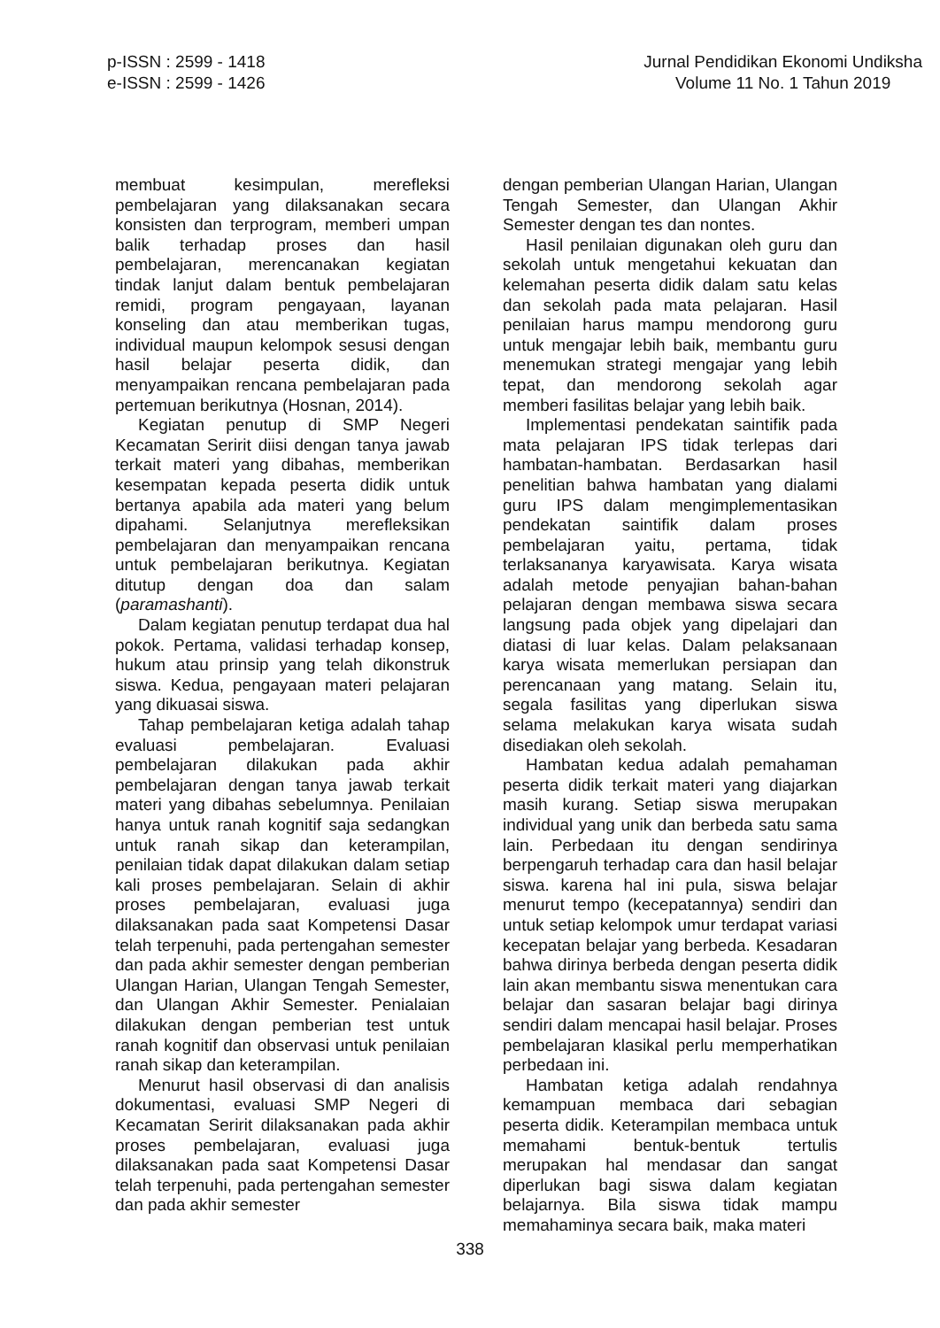p-ISSN : 2599 - 1418
e-ISSN : 2599 - 1426
Jurnal Pendidikan Ekonomi Undiksha
Volume 11 No. 1 Tahun 2019
membuat kesimpulan, merefleksi pembelajaran yang dilaksanakan secara konsisten dan terprogram, memberi umpan balik terhadap proses dan hasil pembelajaran, merencanakan kegiatan tindak lanjut dalam bentuk pembelajaran remidi, program pengayaan, layanan konseling dan atau memberikan tugas, individual maupun kelompok sesusi dengan hasil belajar peserta didik, dan menyampaikan rencana pembelajaran pada pertemuan berikutnya (Hosnan, 2014).
Kegiatan penutup di SMP Negeri Kecamatan Seririt diisi dengan tanya jawab terkait materi yang dibahas, memberikan kesempatan kepada peserta didik untuk bertanya apabila ada materi yang belum dipahami. Selanjutnya merefleksikan pembelajaran dan menyampaikan rencana untuk pembelajaran berikutnya. Kegiatan ditutup dengan doa dan salam (paramashanti).
Dalam kegiatan penutup terdapat dua hal pokok. Pertama, validasi terhadap konsep, hukum atau prinsip yang telah dikonstruk siswa. Kedua, pengayaan materi pelajaran yang dikuasai siswa.
Tahap pembelajaran ketiga adalah tahap evaluasi pembelajaran. Evaluasi pembelajaran dilakukan pada akhir pembelajaran dengan tanya jawab terkait materi yang dibahas sebelumnya. Penilaian hanya untuk ranah kognitif saja sedangkan untuk ranah sikap dan keterampilan, penilaian tidak dapat dilakukan dalam setiap kali proses pembelajaran. Selain di akhir proses pembelajaran, evaluasi juga dilaksanakan pada saat Kompetensi Dasar telah terpenuhi, pada pertengahan semester dan pada akhir semester dengan pemberian Ulangan Harian, Ulangan Tengah Semester, dan Ulangan Akhir Semester. Penialaian dilakukan dengan pemberian test untuk ranah kognitif dan observasi untuk penilaian ranah sikap dan keterampilan.
Menurut hasil observasi di dan analisis dokumentasi, evaluasi SMP Negeri di Kecamatan Seririt dilaksanakan pada akhir proses pembelajaran, evaluasi juga dilaksanakan pada saat Kompetensi Dasar telah terpenuhi, pada pertengahan semester dan pada akhir semester
dengan pemberian Ulangan Harian, Ulangan Tengah Semester, dan Ulangan Akhir Semester dengan tes dan nontes.
Hasil penilaian digunakan oleh guru dan sekolah untuk mengetahui kekuatan dan kelemahan peserta didik dalam satu kelas dan sekolah pada mata pelajaran. Hasil penilaian harus mampu mendorong guru untuk mengajar lebih baik, membantu guru menemukan strategi mengajar yang lebih tepat, dan mendorong sekolah agar memberi fasilitas belajar yang lebih baik.
Implementasi pendekatan saintifik pada mata pelajaran IPS tidak terlepas dari hambatan-hambatan. Berdasarkan hasil penelitian bahwa hambatan yang dialami guru IPS dalam mengimplementasikan pendekatan saintifik dalam proses pembelajaran yaitu, pertama, tidak terlaksananya karyawisata. Karya wisata adalah metode penyajian bahan-bahan pelajaran dengan membawa siswa secara langsung pada objek yang dipelajari dan diatasi di luar kelas. Dalam pelaksanaan karya wisata memerlukan persiapan dan perencanaan yang matang. Selain itu, segala fasilitas yang diperlukan siswa selama melakukan karya wisata sudah disediakan oleh sekolah.
Hambatan kedua adalah pemahaman peserta didik terkait materi yang diajarkan masih kurang. Setiap siswa merupakan individual yang unik dan berbeda satu sama lain. Perbedaan itu dengan sendirinya berpengaruh terhadap cara dan hasil belajar siswa. karena hal ini pula, siswa belajar menurut tempo (kecepatannya) sendiri dan untuk setiap kelompok umur terdapat variasi kecepatan belajar yang berbeda. Kesadaran bahwa dirinya berbeda dengan peserta didik lain akan membantu siswa menentukan cara belajar dan sasaran belajar bagi dirinya sendiri dalam mencapai hasil belajar. Proses pembelajaran klasikal perlu memperhatikan perbedaan ini.
Hambatan ketiga adalah rendahnya kemampuan membaca dari sebagian peserta didik. Keterampilan membaca untuk memahami bentuk-bentuk tertulis merupakan hal mendasar dan sangat diperlukan bagi siswa dalam kegiatan belajarnya. Bila siswa tidak mampu memahaminya secara baik, maka materi
338